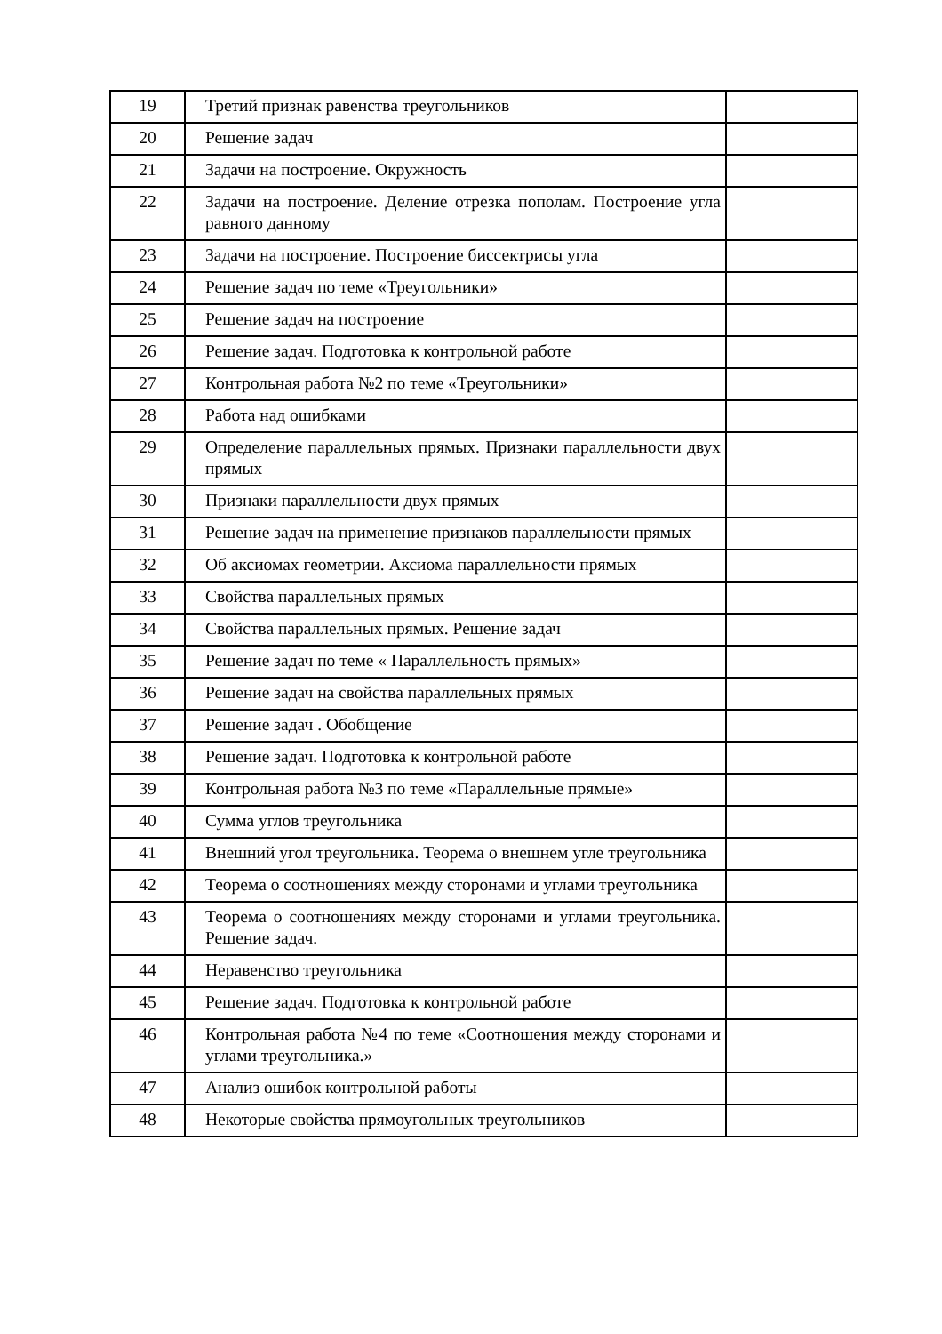| 19 | Третий признак равенства треугольников | |
| 20 | Решение задач | |
| 21 | Задачи на построение. Окружность | |
| 22 | Задачи на построение. Деление отрезка пополам. Построение угла равного данному | |
| 23 | Задачи на построение. Построение биссектрисы угла | |
| 24 | Решение задач по теме «Треугольники» | |
| 25 | Решение задач на построение | |
| 26 | Решение задач. Подготовка к контрольной работе | |
| 27 | Контрольная работа №2 по теме «Треугольники» | |
| 28 | Работа над ошибками | |
| 29 | Определение параллельных прямых. Признаки параллельности двух прямых | |
| 30 | Признаки параллельности двух прямых | |
| 31 | Решение задач на применение признаков параллельности прямых | |
| 32 | Об аксиомах геометрии. Аксиома параллельности прямых | |
| 33 | Свойства параллельных прямых | |
| 34 | Свойства параллельных прямых. Решение задач | |
| 35 | Решение задач по теме « Параллельность прямых» | |
| 36 | Решение задач на свойства параллельных прямых | |
| 37 | Решение задач . Обобщение | |
| 38 | Решение задач. Подготовка к контрольной работе | |
| 39 | Контрольная работа №3 по теме «Параллельные прямые» | |
| 40 | Сумма углов треугольника | |
| 41 | Внешний угол треугольника. Теорема о внешнем угле треугольника | |
| 42 | Теорема о соотношениях между сторонами и углами треугольника | |
| 43 | Теорема о соотношениях между сторонами и углами треугольника. Решение задач. | |
| 44 | Неравенство треугольника | |
| 45 | Решение задач. Подготовка к контрольной работе | |
| 46 | Контрольная работа №4 по теме «Соотношения между сторонами и углами треугольника.» | |
| 47 | Анализ ошибок контрольной работы | |
| 48 | Некоторые свойства прямоугольных треугольников | |